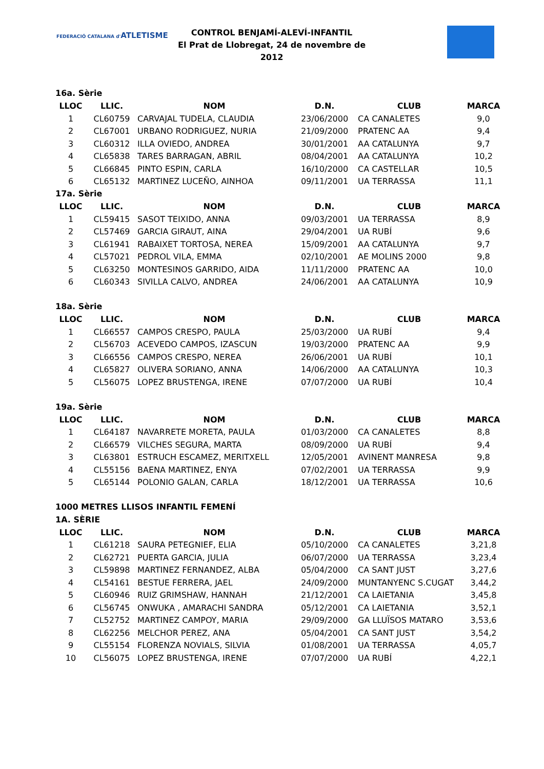FEDERACIÓ CATALANA d'ATLETISME
CONTROL BENJAMÍ-ALEVÍ-INFANTIL
El Prat de Llobregat, 24 de novembre de 2012
16a. Sèrie
| LLOC | LLIC. | NOM | D.N. | CLUB | MARCA |
| --- | --- | --- | --- | --- | --- |
| 1 | CL60759 | CARVAJAL TUDELA, CLAUDIA | 23/06/2000 | CA CANALETES | 9,0 |
| 2 | CL67001 | URBANO RODRIGUEZ, NURIA | 21/09/2000 | PRATENC AA | 9,4 |
| 3 | CL60312 | ILLA OVIEDO, ANDREA | 30/01/2001 | AA CATALUNYA | 9,7 |
| 4 | CL65838 | TARES BARRAGAN, ABRIL | 08/04/2001 | AA CATALUNYA | 10,2 |
| 5 | CL66845 | PINTO ESPIN, CARLA | 16/10/2000 | CA CASTELLAR | 10,5 |
| 6 | CL65132 | MARTINEZ LUCEÑO, AINHOA | 09/11/2001 | UA TERRASSA | 11,1 |
17a. Sèrie
| LLOC | LLIC. | NOM | D.N. | CLUB | MARCA |
| --- | --- | --- | --- | --- | --- |
| 1 | CL59415 | SASOT TEIXIDO, ANNA | 09/03/2001 | UA TERRASSA | 8,9 |
| 2 | CL57469 | GARCIA GIRAUT, AINA | 29/04/2001 | UA RUBÍ | 9,6 |
| 3 | CL61941 | RABAIXET TORTOSA, NEREA | 15/09/2001 | AA CATALUNYA | 9,7 |
| 4 | CL57021 | PEDROL VILA, EMMA | 02/10/2001 | AE MOLINS 2000 | 9,8 |
| 5 | CL63250 | MONTESINOS GARRIDO, AIDA | 11/11/2000 | PRATENC AA | 10,0 |
| 6 | CL60343 | SIVILLA CALVO, ANDREA | 24/06/2001 | AA CATALUNYA | 10,9 |
18a. Sèrie
| LLOC | LLIC. | NOM | D.N. | CLUB | MARCA |
| --- | --- | --- | --- | --- | --- |
| 1 | CL66557 | CAMPOS CRESPO, PAULA | 25/03/2000 | UA RUBÍ | 9,4 |
| 2 | CL56703 | ACEVEDO CAMPOS, IZASCUN | 19/03/2000 | PRATENC AA | 9,9 |
| 3 | CL66556 | CAMPOS CRESPO, NEREA | 26/06/2001 | UA RUBÍ | 10,1 |
| 4 | CL65827 | OLIVERA SORIANO, ANNA | 14/06/2000 | AA CATALUNYA | 10,3 |
| 5 | CL56075 | LOPEZ BRUSTENGA, IRENE | 07/07/2000 | UA RUBÍ | 10,4 |
19a. Sèrie
| LLOC | LLIC. | NOM | D.N. | CLUB | MARCA |
| --- | --- | --- | --- | --- | --- |
| 1 | CL64187 | NAVARRETE MORETA, PAULA | 01/03/2000 | CA CANALETES | 8,8 |
| 2 | CL66579 | VILCHES SEGURA, MARTA | 08/09/2000 | UA RUBÍ | 9,4 |
| 3 | CL63801 | ESTRUCH ESCAMEZ, MERITXELL | 12/05/2001 | AVINENT MANRESA | 9,8 |
| 4 | CL55156 | BAENA MARTINEZ, ENYA | 07/02/2001 | UA TERRASSA | 9,9 |
| 5 | CL65144 | POLONIO GALAN, CARLA | 18/12/2001 | UA TERRASSA | 10,6 |
1000 METRES LLISOS INFANTIL FEMENÍ
1A. SÈRIE
| LLOC | LLIC. | NOM | D.N. | CLUB | MARCA |
| --- | --- | --- | --- | --- | --- |
| 1 | CL61218 | SAURA PETEGNIEF, ELIA | 05/10/2000 | CA CANALETES | 3,21,8 |
| 2 | CL62721 | PUERTA GARCIA, JULIA | 06/07/2000 | UA TERRASSA | 3,23,4 |
| 3 | CL59898 | MARTINEZ FERNANDEZ, ALBA | 05/04/2000 | CA SANT JUST | 3,27,6 |
| 4 | CL54161 | BESTUE FERRERA, JAEL | 24/09/2000 | MUNTANYENC S.CUGAT | 3,44,2 |
| 5 | CL60946 | RUIZ GRIMSHAW, HANNAH | 21/12/2001 | CA LAIETANIA | 3,45,8 |
| 6 | CL56745 | ONWUKA , AMARACHI SANDRA | 05/12/2001 | CA LAIETANIA | 3,52,1 |
| 7 | CL52752 | MARTINEZ CAMPOY, MARIA | 29/09/2000 | GA LLUÏSOS MATARO | 3,53,6 |
| 8 | CL62256 | MELCHOR PEREZ, ANA | 05/04/2001 | CA SANT JUST | 3,54,2 |
| 9 | CL55154 | FLORENZA NOVIALS, SILVIA | 01/08/2001 | UA TERRASSA | 4,05,7 |
| 10 | CL56075 | LOPEZ BRUSTENGA, IRENE | 07/07/2000 | UA RUBÍ | 4,22,1 |